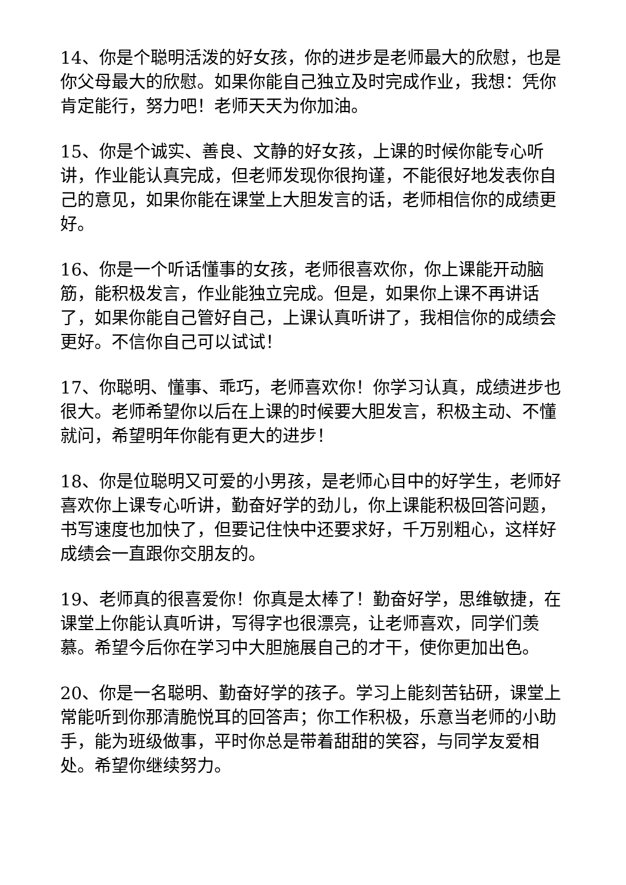14、你是个聪明活泼的好女孩，你的进步是老师最大的欣慰，也是你父母最大的欣慰。如果你能自己独立及时完成作业，我想：凭你肯定能行，努力吧！老师天天为你加油。
15、你是个诚实、善良、文静的好女孩，上课的时候你能专心听讲，作业能认真完成，但老师发现你很拘谨，不能很好地发表你自己的意见，如果你能在课堂上大胆发言的话，老师相信你的成绩更好。
16、你是一个听话懂事的女孩，老师很喜欢你，你上课能开动脑筋，能积极发言，作业能独立完成。但是，如果你上课不再讲话了，如果你能自己管好自己，上课认真听讲了，我相信你的成绩会更好。不信你自己可以试试！
17、你聪明、懂事、乖巧，老师喜欢你！你学习认真，成绩进步也很大。老师希望你以后在上课的时候要大胆发言，积极主动、不懂就问，希望明年你能有更大的进步！
18、你是位聪明又可爱的小男孩，是老师心目中的好学生，老师好喜欢你上课专心听讲，勤奋好学的劲儿，你上课能积极回答问题，书写速度也加快了，但要记住快中还要求好，千万别粗心，这样好成绩会一直跟你交朋友的。
19、老师真的很喜爱你！你真是太棒了！勤奋好学，思维敏捷，在课堂上你能认真听讲，写得字也很漂亮，让老师喜欢，同学们羡慕。希望今后你在学习中大胆施展自己的才干，使你更加出色。
20、你是一名聪明、勤奋好学的孩子。学习上能刻苦钻研，课堂上常能听到你那清脆悦耳的回答声；你工作积极，乐意当老师的小助手，能为班级做事，平时你总是带着甜甜的笑容，与同学友爱相处。希望你继续努力。